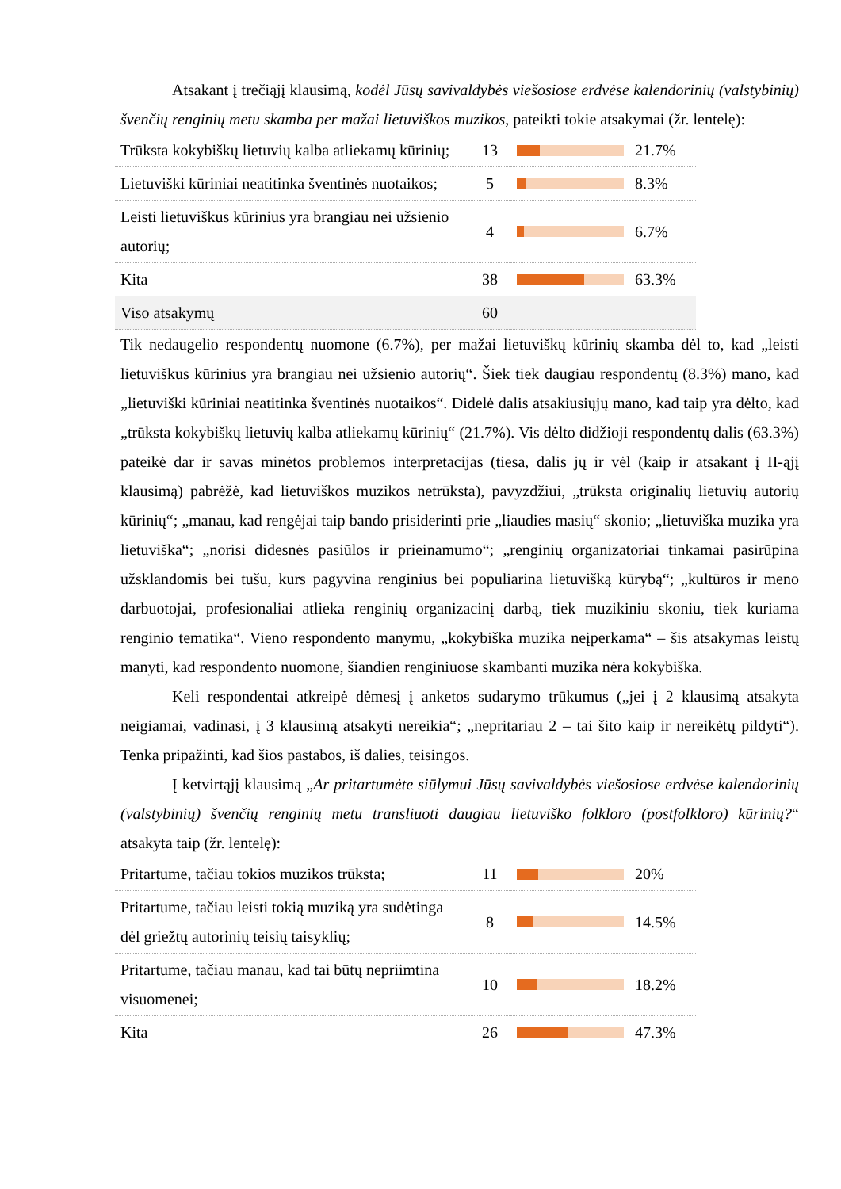Atsakant į trečiąjį klausimą, kodėl Jūsų savivaldybės viešosiose erdvėse kalendorinių (valstybinių) švenčių renginių metu skamba per mažai lietuviškos muzikos, pateikti tokie atsakymai (žr. lentelę):
| Trūksta kokybiškų lietuvių kalba atliekamų kūrinių; | 13 | | 21.7% |
| Lietuviški kūriniai neatitinka šventinės nuotaikos; | 5 | | 8.3% |
| Leisti lietuviškus kūrinius yra brangiau nei užsienio autorių; | 4 | | 6.7% |
| Kita | 38 | | 63.3% |
| Viso atsakymų | 60 | | |
Tik nedaugelio respondentų nuomone (6.7%), per mažai lietuviškų kūrinių skamba dėl to, kad „leisti lietuviškus kūrinius yra brangiau nei užsienio autorių“. Šiek tiek daugiau respondentų (8.3%) mano, kad „lietuviški kūriniai neatitinka šventinės nuotaikos“. Didelė dalis atsakiusiųjų mano, kad taip yra dėlto, kad „trūksta kokybiškų lietuvių kalba atliekamų kūrinių“ (21.7%). Vis dėlto didžioji respondentų dalis (63.3%) pateikė dar ir savas minėtos problemos interpretacijas (tiesa, dalis jų ir vėl (kaip ir atsakant į II-ąjį klausimą) pabrėžė, kad lietuviškos muzikos netrūksta), pavyzdžiui, „trūksta originalių lietuvių autorių kūrinių“; „manau, kad rengėjai taip bando prisiderinti prie „liaudies masių“ skonio; „lietuviška muzika yra lietuviška“; „norisi didesnės pasiūlos ir prieinamumo“; „renginių organizatoriai tinkamai pasirūpina užsklandomis bei tušu, kurs pagyvina renginius bei populiarina lietuvišką kūrybą“; „kultūros ir meno darbuotojai, profesionaliai atlieka renginių organizacinį darbą, tiek muzikiniu skoniu, tiek kuriama renginio tematika“. Vieno respondento manymu, „kokybiška muzika neįperkama“ – šis atsakymas leistų manyti, kad respondento nuomone, šiandien renginiuose skambanti muzika nėra kokybiška.
Keli respondentai atkreipė dėmesį į anketos sudarymo trūkumus („jei į 2 klausimą atsakyta neigiamai, vadinasi, į 3 klausimą atsakyti nereikia“; „nepritariau 2 – tai šito kaip ir nereikėtų pildyti“). Tenka pripažinti, kad šios pastabos, iš dalies, teisingos.
Į ketvirtąjį klausimą „Ar pritartumėte siūlymui Jūsų savivaldybės viešosiose erdvėse kalendorinių (valstybinių) švenčių renginių metu transliuoti daugiau lietuviško folkloro (postfolkloro) kūrinių?“ atsakyta taip (žr. lentelę):
| Pritartume, tačiau tokios muzikos trūksta; | 11 | | 20% |
| Pritartume, tačiau leisti tokią muziką yra sudėtinga dėl griežtų autorinių teisių taisyklių; | 8 | | 14.5% |
| Pritartume, tačiau manau, kad tai būtų nepriimtina visuomenei; | 10 | | 18.2% |
| Kita | 26 | | 47.3% |